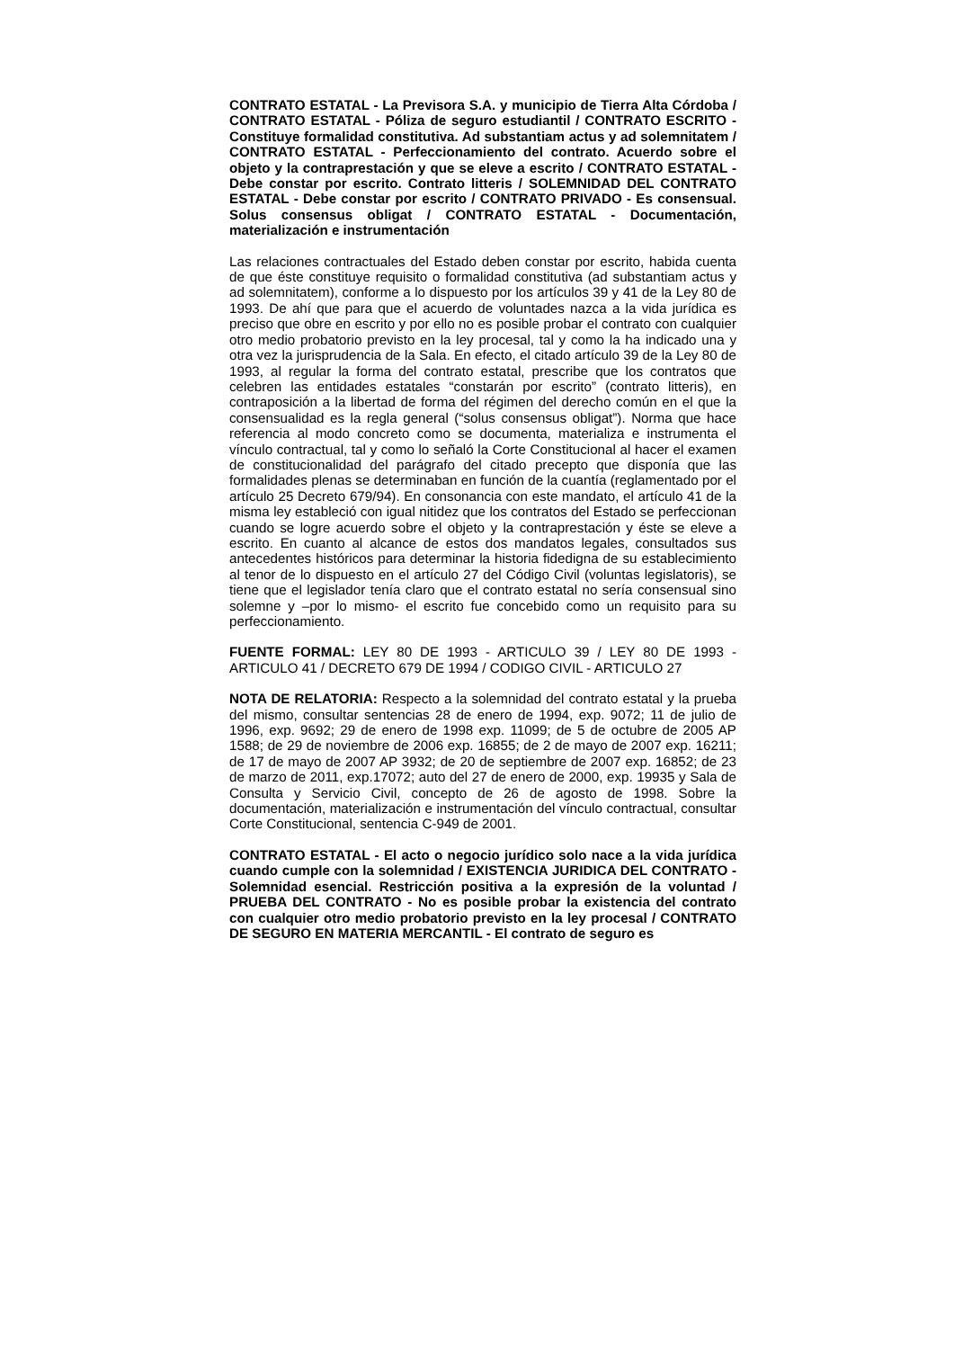CONTRATO ESTATAL - La Previsora S.A. y municipio de Tierra Alta Córdoba / CONTRATO ESTATAL - Póliza de seguro estudiantil / CONTRATO ESCRITO - Constituye formalidad constitutiva. Ad substantiam actus y ad solemnitatem / CONTRATO ESTATAL - Perfeccionamiento del contrato. Acuerdo sobre el objeto y la contraprestación y que se eleve a escrito / CONTRATO ESTATAL - Debe constar por escrito. Contrato litteris / SOLEMNIDAD DEL CONTRATO ESTATAL - Debe constar por escrito / CONTRATO PRIVADO - Es consensual. Solus consensus obligat / CONTRATO ESTATAL - Documentación, materialización e instrumentación
Las relaciones contractuales del Estado deben constar por escrito, habida cuenta de que éste constituye requisito o formalidad constitutiva (ad substantiam actus y ad solemnitatem), conforme a lo dispuesto por los artículos 39 y 41 de la Ley 80 de 1993. De ahí que para que el acuerdo de voluntades nazca a la vida jurídica es preciso que obre en escrito y por ello no es posible probar el contrato con cualquier otro medio probatorio previsto en la ley procesal, tal y como la ha indicado una y otra vez la jurisprudencia de la Sala. En efecto, el citado artículo 39 de la Ley 80 de 1993, al regular la forma del contrato estatal, prescribe que los contratos que celebren las entidades estatales “constarán por escrito” (contrato litteris), en contraposición a la libertad de forma del régimen del derecho común en el que la consensualidad es la regla general (“solus consensus obligat”). Norma que hace referencia al modo concreto como se documenta, materializa e instrumenta el vínculo contractual, tal y como lo señaló la Corte Constitucional al hacer el examen de constitucionalidad del parágrafo del citado precepto que disponía que las formalidades plenas se determinaban en función de la cuantía (reglamentado por el artículo 25 Decreto 679/94). En consonancia con este mandato, el artículo 41 de la misma ley estableció con igual nitidez que los contratos del Estado se perfeccionan cuando se logre acuerdo sobre el objeto y la contraprestación y éste se eleve a escrito. En cuanto al alcance de estos dos mandatos legales, consultados sus antecedentes históricos para determinar la historia fidedigna de su establecimiento al tenor de lo dispuesto en el artículo 27 del Código Civil (voluntas legislatoris), se tiene que el legislador tenía claro que el contrato estatal no sería consensual sino solemne y –por lo mismo- el escrito fue concebido como un requisito para su perfeccionamiento.
FUENTE FORMAL: LEY 80 DE 1993 - ARTICULO 39 / LEY 80 DE 1993 - ARTICULO 41 / DECRETO 679 DE 1994 / CODIGO CIVIL - ARTICULO 27
NOTA DE RELATORIA: Respecto a la solemnidad del contrato estatal y la prueba del mismo, consultar sentencias 28 de enero de 1994, exp. 9072; 11 de julio de 1996, exp. 9692; 29 de enero de 1998 exp. 11099; de 5 de octubre de 2005 AP 1588; de 29 de noviembre de 2006 exp. 16855; de 2 de mayo de 2007 exp. 16211; de 17 de mayo de 2007 AP 3932; de 20 de septiembre de 2007 exp. 16852; de 23 de marzo de 2011, exp.17072; auto del 27 de enero de 2000, exp. 19935 y Sala de Consulta y Servicio Civil, concepto de 26 de agosto de 1998. Sobre la documentación, materialización e instrumentación del vínculo contractual, consultar Corte Constitucional, sentencia C-949 de 2001.
CONTRATO ESTATAL - El acto o negocio jurídico solo nace a la vida jurídica cuando cumple con la solemnidad / EXISTENCIA JURIDICA DEL CONTRATO - Solemnidad esencial. Restricción positiva a la expresión de la voluntad / PRUEBA DEL CONTRATO - No es posible probar la existencia del contrato con cualquier otro medio probatorio previsto en la ley procesal / CONTRATO DE SEGURO EN MATERIA MERCANTIL - El contrato de seguro es